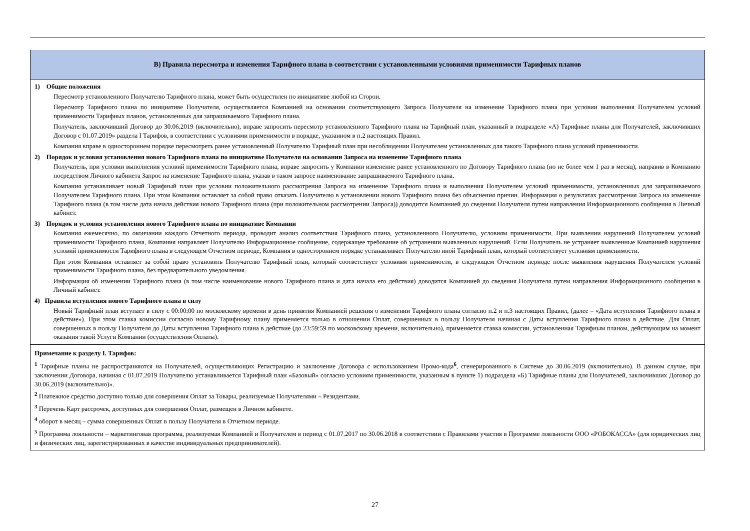| В) Правила пересмотра и изменения Тарифного плана в соответствии с установленными условиями применимости Тарифных планов |
| 1) Общие положения Пересмотр установленного Получателю Тарифного плана, может быть осуществлен по инициативе любой из Сторон. Пересмотр Тарифного плана по инициативе Получателя, осуществляется Компанией на основании соответствующего Запроса Получателя на изменение Тарифного плана при условии выполнения Получателем условий применимости Тарифных планов, установленных для запрашиваемого Тарифного плана. Получатель, заключивший Договор до 30.06.2019 (включительно), вправе запросить пересмотр установленного Тарифного плана на Тарифный план, указанный в подразделе «А) Тарифные планы для Получателей, заключивших Договор с 01.07.2019» раздела I Тарифов, в соответствии с условиями применимости в порядке, указанном в п.2 настоящих Правил. Компания вправе в одностороннем порядке пересмотреть ранее установленный Получателю Тарифный план при несоблюдении Получателем установленных для такого Тарифного плана условий применимости. 2) Порядок и условия установления нового Тарифного плана по инициативе Получателя на основании Запроса на изменение Тарифного плана Получатель, при условии выполнения условий применимости Тарифного плана, вправе запросить у Компании изменение ранее установленного по Договору Тарифного плана (но не более чем 1 раз в месяц), направив в Компанию посредством Личного кабинета Запрос на изменение Тарифного плана, указав в таком запросе наименование запрашиваемого Тарифного плана. Компания устанавливает новый Тарифный план при условии положительного рассмотрения Запроса на изменение Тарифного плана и выполнения Получателем условий применимости, установленных для запрашиваемого Получателем Тарифного плана. При этом Компания оставляет за собой право отказать Получателю в установлении нового Тарифного плана без объяснения причин. Информация о результатах рассмотрения Запроса на изменение Тарифного плана (в том числе дата начала действия нового Тарифного плана (при положительном рассмотрении Запроса)) доводится Компанией до сведения Получателя путем направления Информационного сообщения в Личный кабинет. 3) Порядок и условия установления нового Тарифного плана по инициативе Компании Компания ежемесячно, по окончании каждого Отчетного периода, проводит анализ соответствия Тарифного плана, установленного Получателю, условиям применимости. При выявлении нарушений Получателем условий применимости Тарифного плана, Компания направляет Получателю Информационное сообщение, содержащее требование об устранении выявленных нарушений. Если Получатель не устраняет выявленные Компанией нарушения условий применимости Тарифного плана в следующем Отчетном периоде, Компания в одностороннем порядке устанавливает Получателю иной Тарифный план, который соответствует условиям применимости. При этом Компания оставляет за собой право установить Получателю Тарифный план, который соответствует условиям применимости, в следующем Отчетном периоде после выявления нарушения Получателем условий применимости Тарифного плана, без предварительного уведомления. Информация об изменении Тарифного плана (в том числе наименование нового Тарифного плана и дата начала его действия) доводится Компанией до сведения Получателя путем направления Информационного сообщения в Личный кабинет. 4) Правила вступления нового Тарифного плана в силу Новый Тарифный план вступает в силу с 00:00:00 по московскому времени в день принятия Компанией решения о изменении Тарифного плана согласно п.2 и п.3 настоящих Правил, (далее – «Дата вступления Тарифного плана в действие»). При этом ставка комиссии согласно новому Тарифному плану применяется только в отношении Оплат, совершенных в пользу Получателя начиная с Даты вступления Тарифного плана в действие. Для Оплат, совершенных в пользу Получателя до Даты вступления Тарифного плана в действие (до 23:59:59 по московскому времени, включительно), применяется ставка комиссии, установленная Тарифным планом, действующим на момент оказания такой Услуги Компании (осуществления Оплаты). |
| Примечание к разделу I. Тарифов: <sup>1</sup> Тарифные планы не распространяются на Получателей, осуществляющих Регистрацию и заключение Договора с использованием Промо-кода<sup>6</sup>, сгенерированного в Системе до 30.06.2019 (включительно). В данном случае, при заключении Договора, начиная с 01.07.2019 Получателю устанавливается Тарифный план «Базовый» согласно условиям применимости, указанным в пункте 1) подраздела «Б) Тарифные планы для Получателей, заключивших Договор до 30.06.2019 (включительно)». <sup>2</sup> Платежное средство доступно только для совершения Оплат за Товары, реализуемые Получателями – Резидентами. <sup>3</sup> Перечень Карт рассрочек, доступных для совершения Оплат, размещен в Личном кабинете. <sup>4</sup> оборот в месяц – сумма совершенных Оплат в пользу Получателя в Отчетном периоде. <sup>5</sup> Программа лояльности – маркетинговая программа, реализуемая Компанией и Получателем в период с 01.07.2017 по 30.06.2018 в соответствии с Правилами участия в Программе лояльности ООО «РОБОКАССА» (для юридических лиц и физических лиц, зарегистрированных в качестве индивидуальных предпринимателей). |
27